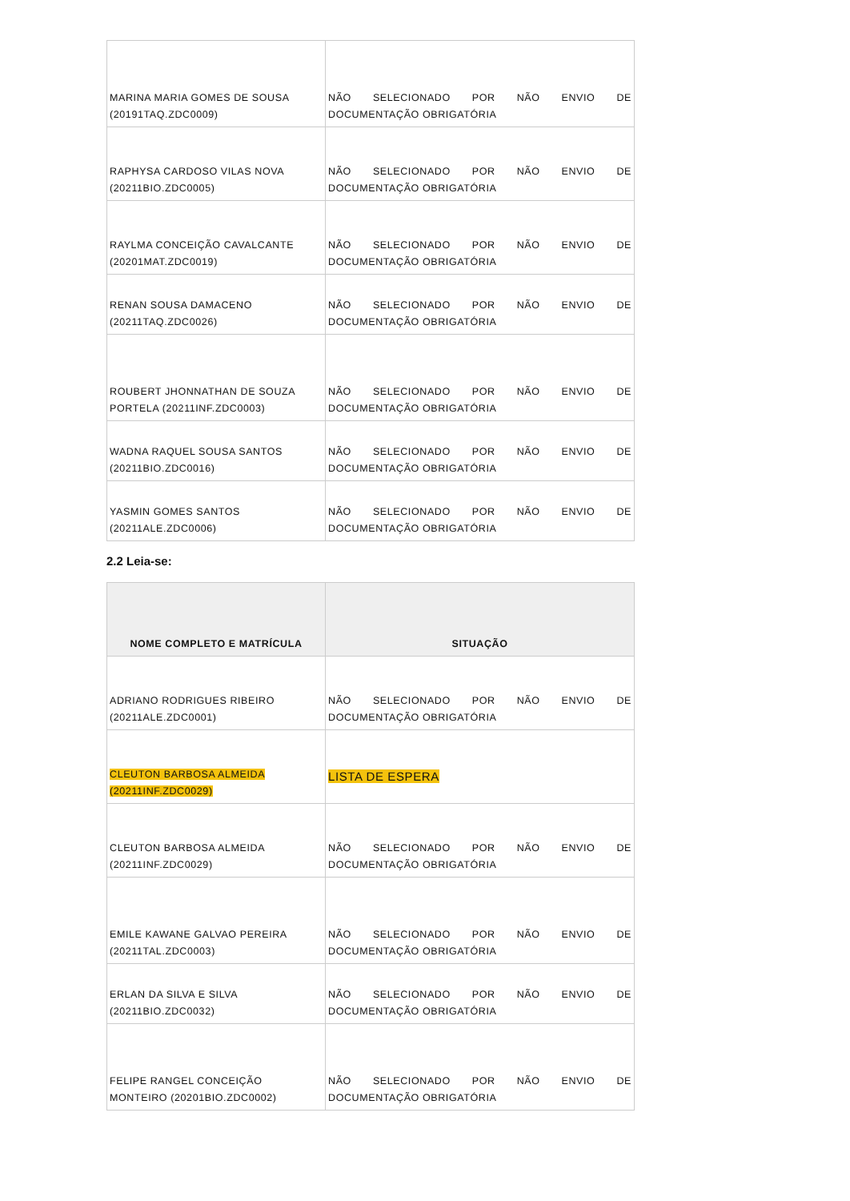| MARINA MARIA GOMES DE SOUSA (20191TAQ.ZDC0009) | NÃO SELECIONADO POR NÃO ENVIO DE DOCUMENTAÇÃO OBRIGATÓRIA |
| RAPHYSA CARDOSO VILAS NOVA (20211BIO.ZDC0005) | NÃO SELECIONADO POR NÃO ENVIO DE DOCUMENTAÇÃO OBRIGATÓRIA |
| RAYLMA CONCEIÇÃO CAVALCANTE (20201MAT.ZDC0019) | NÃO SELECIONADO POR NÃO ENVIO DE DOCUMENTAÇÃO OBRIGATÓRIA |
| RENAN SOUSA DAMACENO (20211TAQ.ZDC0026) | NÃO SELECIONADO POR NÃO ENVIO DE DOCUMENTAÇÃO OBRIGATÓRIA |
| ROUBERT JHONNATHAN DE SOUZA PORTELA (20211INF.ZDC0003) | NÃO SELECIONADO POR NÃO ENVIO DE DOCUMENTAÇÃO OBRIGATÓRIA |
| WADNA RAQUEL SOUSA SANTOS (20211BIO.ZDC0016) | NÃO SELECIONADO POR NÃO ENVIO DE DOCUMENTAÇÃO OBRIGATÓRIA |
| YASMIN GOMES SANTOS (20211ALE.ZDC0006) | NÃO SELECIONADO POR NÃO ENVIO DE DOCUMENTAÇÃO OBRIGATÓRIA |
2.2 Leia-se:
| NOME COMPLETO E MATRÍCULA | SITUAÇÃO |
| --- | --- |
| ADRIANO RODRIGUES RIBEIRO (20211ALE.ZDC0001) | NÃO SELECIONADO POR NÃO ENVIO DE DOCUMENTAÇÃO OBRIGATÓRIA |
| CLEUTON BARBOSA ALMEIDA (20211INF.ZDC0029) | LISTA DE ESPERA |
| CLEUTON BARBOSA ALMEIDA (20211INF.ZDC0029) | NÃO SELECIONADO POR NÃO ENVIO DE DOCUMENTAÇÃO OBRIGATÓRIA |
| EMILE KAWANE GALVAO PEREIRA (20211TAL.ZDC0003) | NÃO SELECIONADO POR NÃO ENVIO DE DOCUMENTAÇÃO OBRIGATÓRIA |
| ERLAN DA SILVA E SILVA (20211BIO.ZDC0032) | NÃO SELECIONADO POR NÃO ENVIO DE DOCUMENTAÇÃO OBRIGATÓRIA |
| FELIPE RANGEL CONCEIÇÃO MONTEIRO (20201BIO.ZDC0002) | NÃO SELECIONADO POR NÃO ENVIO DE DOCUMENTAÇÃO OBRIGATÓRIA |